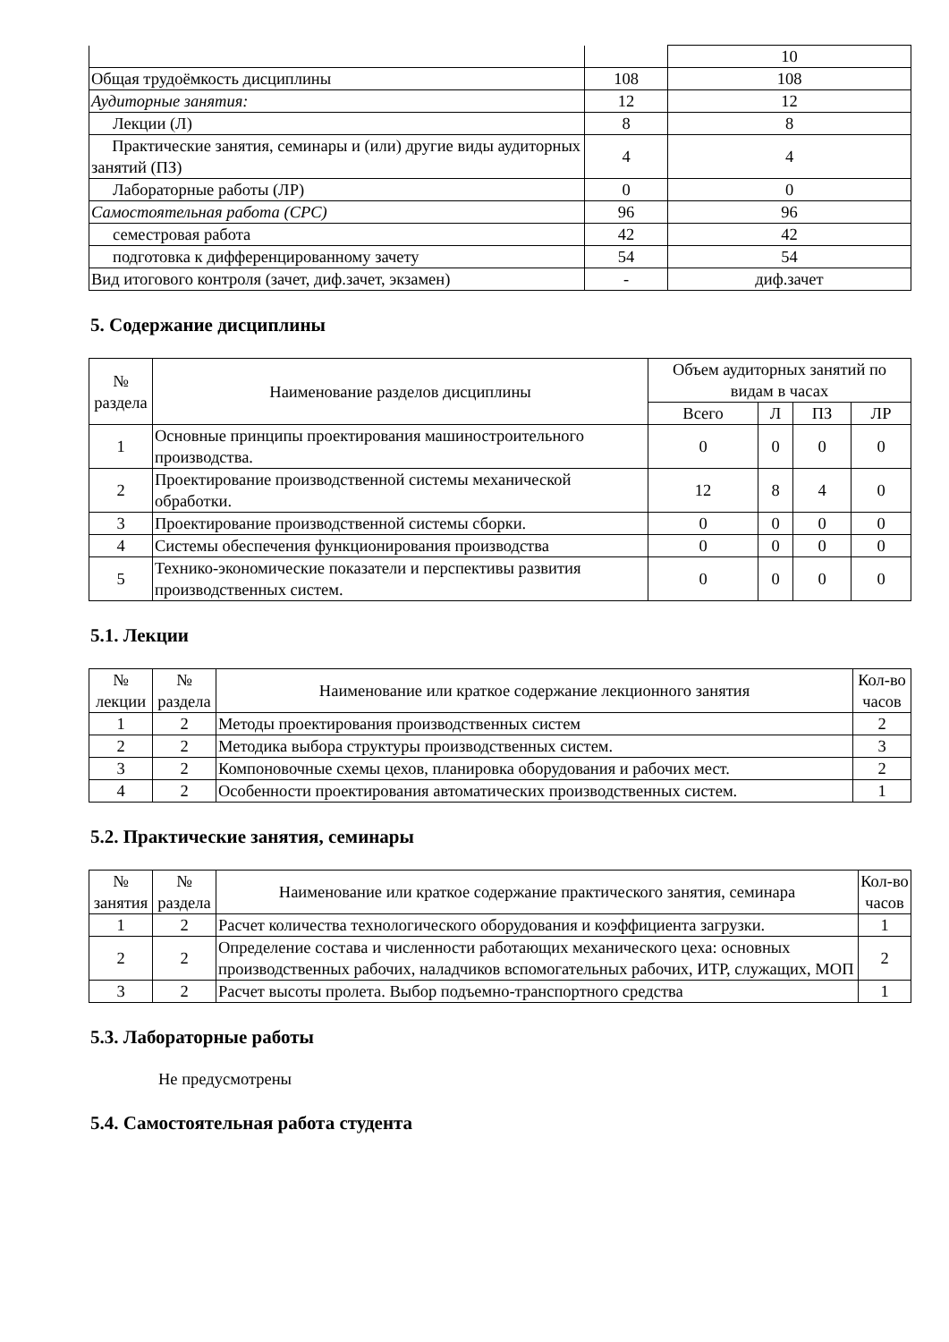| | | 10 |
| Общая трудоёмкость дисциплины | 108 | 108 |
| Аудиторные занятия: | 12 | 12 |
| Лекции (Л) | 8 | 8 |
| Практические занятия, семинары и (или) другие виды аудиторных занятий (ПЗ) | 4 | 4 |
| Лабораторные работы (ЛР) | 0 | 0 |
| Самостоятельная работа (СРС) | 96 | 96 |
| семестровая работа | 42 | 42 |
| подготовка к дифференцированному зачету | 54 | 54 |
| Вид итогового контроля (зачет, диф.зачет, экзамен) | - | диф.зачет |
5. Содержание дисциплины
| № раздела | Наименование разделов дисциплины | Объем аудиторных занятий по видам в часах | | | |
| --- | --- | --- | --- | --- | --- |
| | | Всего | Л | ПЗ | ЛР |
| 1 | Основные принципы проектирования машиностроительного производства. | 0 | 0 | 0 | 0 |
| 2 | Проектирование производственной системы механической обработки. | 12 | 8 | 4 | 0 |
| 3 | Проектирование производственной системы сборки. | 0 | 0 | 0 | 0 |
| 4 | Системы обеспечения функционирования производства | 0 | 0 | 0 | 0 |
| 5 | Технико-экономические показатели и перспективы развития производственных систем. | 0 | 0 | 0 | 0 |
5.1. Лекции
| № лекции | № раздела | Наименование или краткое содержание лекционного занятия | Кол-во часов |
| --- | --- | --- | --- |
| 1 | 2 | Методы проектирования производственных систем | 2 |
| 2 | 2 | Методика выбора структуры производственных систем. | 3 |
| 3 | 2 | Компоновочные схемы цехов, планировка оборудования и рабочих мест. | 2 |
| 4 | 2 | Особенности проектирования автоматических производственных систем. | 1 |
5.2. Практические занятия, семинары
| № занятия | № раздела | Наименование или краткое содержание практического занятия, семинара | Кол-во часов |
| --- | --- | --- | --- |
| 1 | 2 | Расчет количества технологического оборудования и коэффициента загрузки. | 1 |
| 2 | 2 | Определение состава и численности работающих механического цеха: основных производственных рабочих, наладчиков вспомогательных рабочих, ИТР, служащих, МОП | 2 |
| 3 | 2 | Расчет высоты пролета. Выбор подъемно-транспортного средства | 1 |
5.3. Лабораторные работы
Не предусмотрены
5.4. Самостоятельная работа студента